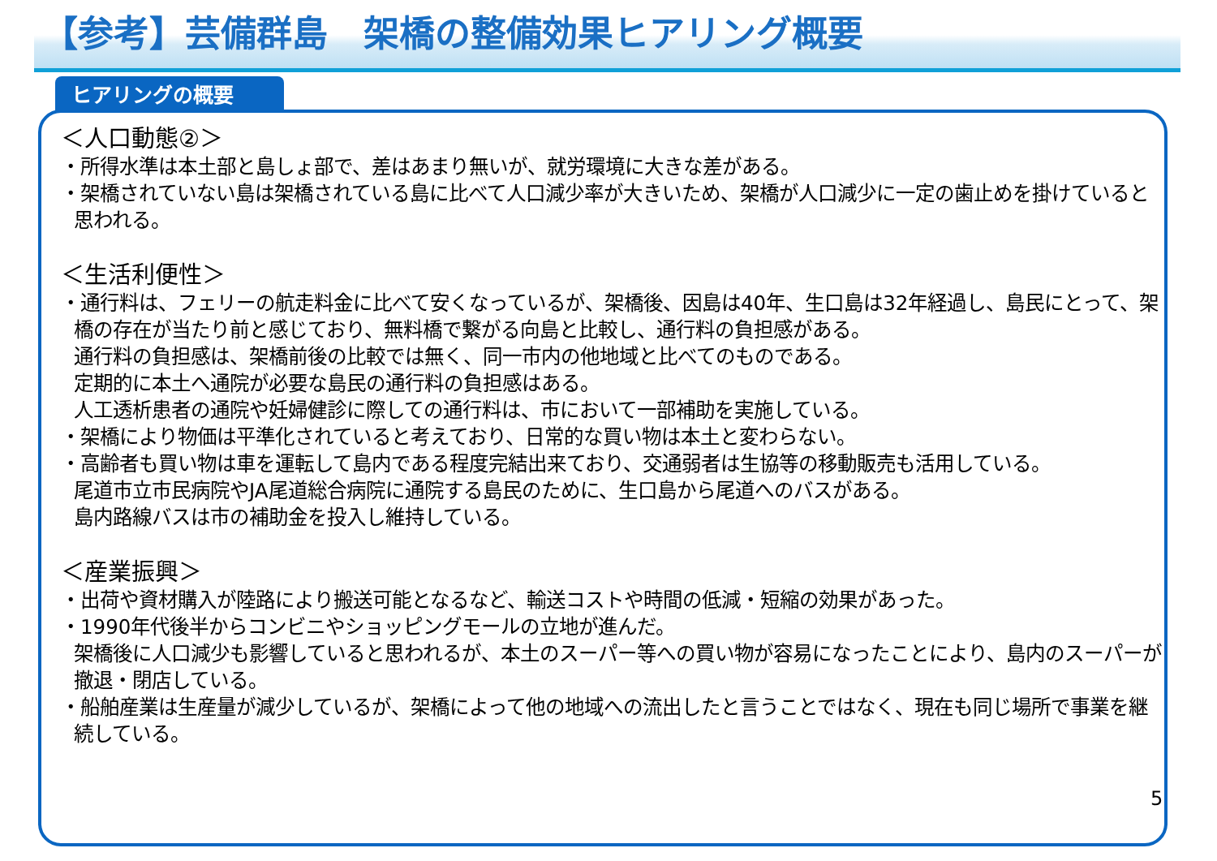【参考】芸備群島　架橋の整備効果ヒアリング概要
ヒアリングの概要
＜人口動態②＞
・所得水準は本土部と島しょ部で、差はあまり無いが、就労環境に大きな差がある。
・架橋されていない島は架橋されている島に比べて人口減少率が大きいため、架橋が人口減少に一定の歯止めを掛けていると思われる。
＜生活利便性＞
・通行料は、フェリーの航走料金に比べて安くなっているが、架橋後、因島は40年、生口島は32年経過し、島民にとって、架橋の存在が当たり前と感じており、無料橋で繋がる向島と比較し、通行料の負担感がある。
通行料の負担感は、架橋前後の比較では無く、同一市内の他地域と比べてのものである。
定期的に本土へ通院が必要な島民の通行料の負担感はある。
人工透析患者の通院や妊婦健診に際しての通行料は、市において一部補助を実施している。
・架橋により物価は平準化されていると考えており、日常的な買い物は本土と変わらない。
・高齢者も買い物は車を運転して島内である程度完結出来ており、交通弱者は生協等の移動販売も活用している。
尾道市立市民病院やJA尾道総合病院に通院する島民のために、生口島から尾道へのバスがある。
島内路線バスは市の補助金を投入し維持している。
＜産業振興＞
・出荷や資材購入が陸路により搬送可能となるなど、輸送コストや時間の低減・短縮の効果があった。
・1990年代後半からコンビニやショッピングモールの立地が進んだ。
架橋後に人口減少も影響していると思われるが、本土のスーパー等への買い物が容易になったことにより、島内のスーパーが撤退・閉店している。
・船舶産業は生産量が減少しているが、架橋によって他の地域への流出したと言うことではなく、現在も同じ場所で事業を継続している。
5